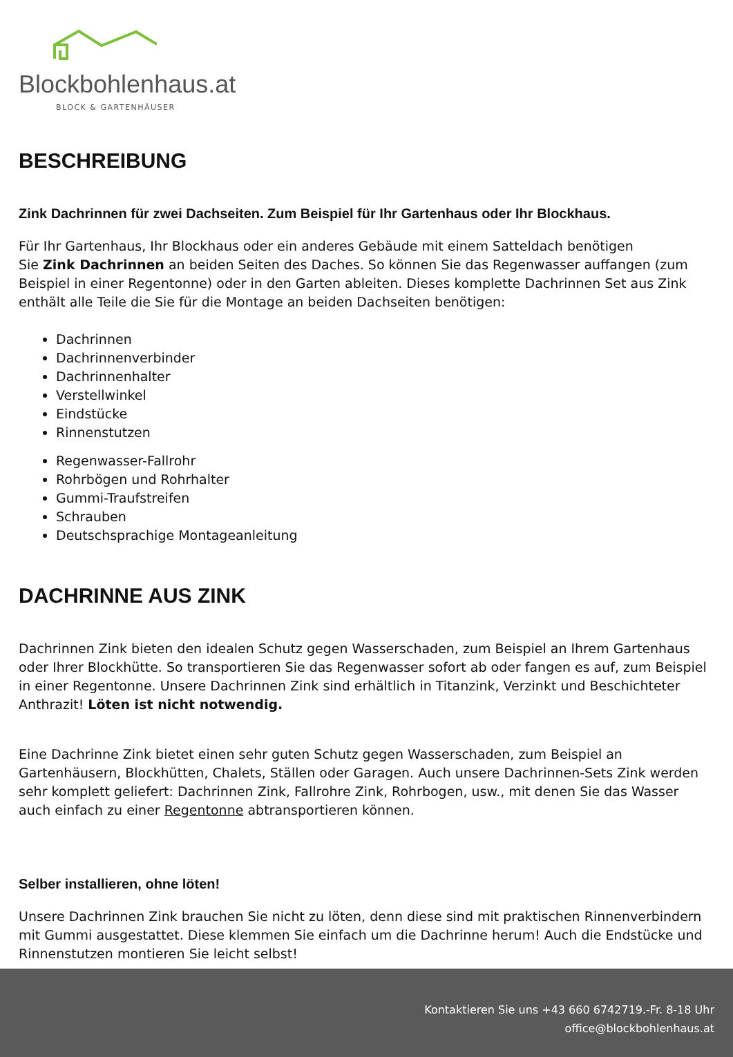Blockbohlenhaus.at
BLOCK & GARTENHÄUSER
BESCHREIBUNG
Zink Dachrinnen für zwei Dachseiten. Zum Beispiel für Ihr Gartenhaus oder Ihr Blockhaus.
Für Ihr Gartenhaus, Ihr Blockhaus oder ein anderes Gebäude mit einem Satteldach benötigen
Sie Zink Dachrinnen an beiden Seiten des Daches. So können Sie das Regenwasser auffangen (zum Beispiel in einer Regentonne) oder in den Garten ableiten. Dieses komplette Dachrinnen Set aus Zink enthält alle Teile die Sie für die Montage an beiden Dachseiten benötigen:
Dachrinnen
Dachrinnenverbinder
Dachrinnenhalter
Verstellwinkel
Eindstücke
Rinnenstutzen
Regenwasser-Fallrohr
Rohrbögen und Rohrhalter
Gummi-Traufstreifen
Schrauben
Deutschsprachige Montageanleitung
DACHRINNE AUS ZINK
Dachrinnen Zink bieten den idealen Schutz gegen Wasserschaden, zum Beispiel an Ihrem Gartenhaus oder Ihrer Blockhütte. So transportieren Sie das Regenwasser sofort ab oder fangen es auf, zum Beispiel in einer Regentonne. Unsere Dachrinnen Zink sind erhältlich in Titanzink, Verzinkt und Beschichteter Anthrazit! Löten ist nicht notwendig.
Eine Dachrinne Zink bietet einen sehr guten Schutz gegen Wasserschaden, zum Beispiel an Gartenhäusern, Blockhütten, Chalets, Ställen oder Garagen. Auch unsere Dachrinnen-Sets Zink werden sehr komplett geliefert: Dachrinnen Zink, Fallrohre Zink, Rohrbogen, usw., mit denen Sie das Wasser auch einfach zu einer Regentonne abtransportieren können.
Selber installieren, ohne löten!
Unsere Dachrinnen Zink brauchen Sie nicht zu löten, denn diese sind mit praktischen Rinnenverbindern mit Gummi ausgestattet. Diese klemmen Sie einfach um die Dachrinne herum! Auch die Endstücke und Rinnenstutzen montieren Sie leicht selbst!
Kontaktieren Sie uns +43 660 6742719.-Fr. 8-18 Uhr
office@blockbohlenhaus.at